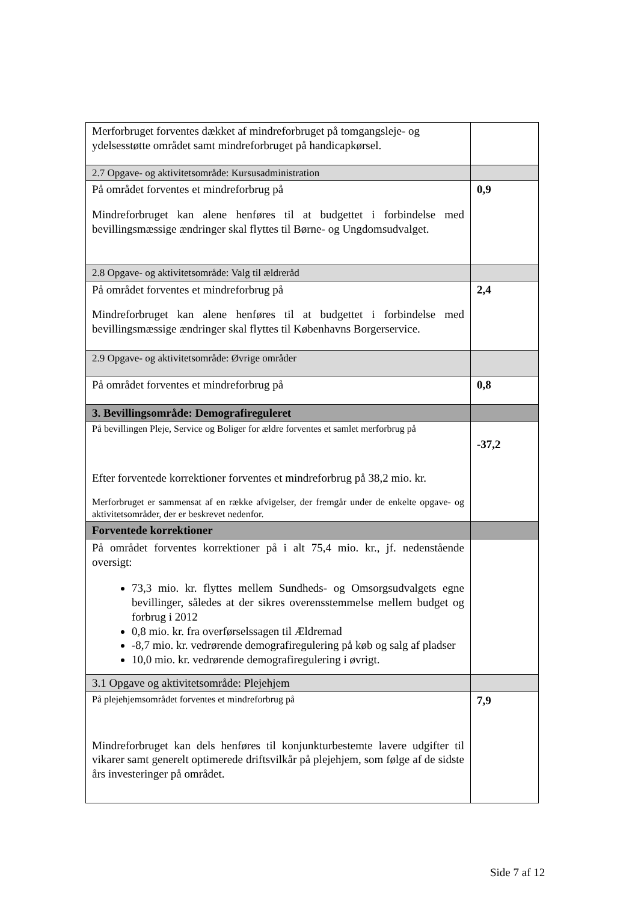| Merforbruget forventes dækket af mindreforbruget på tomgangsleje- og ydelsesstøtte området samt mindreforbruget på handicapkørsel. | |
| 2.7 Opgave- og aktivitetsområde: Kursusadministration | |
| På området forventes et mindreforbrug på Mindreforbruget kan alene henføres til at budgettet i forbindelse med bevillingsmæssige ændringer skal flyttes til Børne- og Ungdomsudvalget. | 0,9 |
| 2.8 Opgave- og aktivitetsområde: Valg til ældreråd | |
| På området forventes et mindreforbrug på Mindreforbruget kan alene henføres til at budgettet i forbindelse med bevillingsmæssige ændringer skal flyttes til Københavns Borgerservice. | 2,4 |
| 2.9 Opgave- og aktivitetsområde: Øvrige områder | |
| På området forventes et mindreforbrug på | 0,8 |
| 3. Bevillingsområde: Demografireguleret | |
| På bevillingen Pleje, Service og Boliger for ældre forventes et samlet merforbrug på Efter forventede korrektioner forventes et mindreforbrug på 38,2 mio. kr. Merforbruget er sammensat af en række afvigelser, der fremgår under de enkelte opgave- og aktivitetsområder, der er beskrevet nedenfor. | -37,2 |
| Forventede korrektioner | |
| På området forventes korrektioner på i alt 75,4 mio. kr., jf. nedenstående oversigt: 73,3 mio. kr. flyttes mellem Sundheds- og Omsorgsudvalgets egne bevillinger, således at der sikres overensstemmelse mellem budget og forbrug i 2012 0,8 mio. kr. fra overførselssagen til Ældremad -8,7 mio. kr. vedrørende demografiregulering på køb og salg af pladser 10,0 mio. kr. vedrørende demografiregulering i øvrigt. | |
| 3.1 Opgave og aktivitetsområde: Plejehjem | |
| På plejehjemsområdet forventes et mindreforbrug på Mindreforbruget kan dels henføres til konjunkturbestemte lavere udgifter til vikarer samt generelt optimerede driftsvilkår på plejehjem, som følge af de sidste års investeringer på området. | 7,9 |
Side 7 af 12